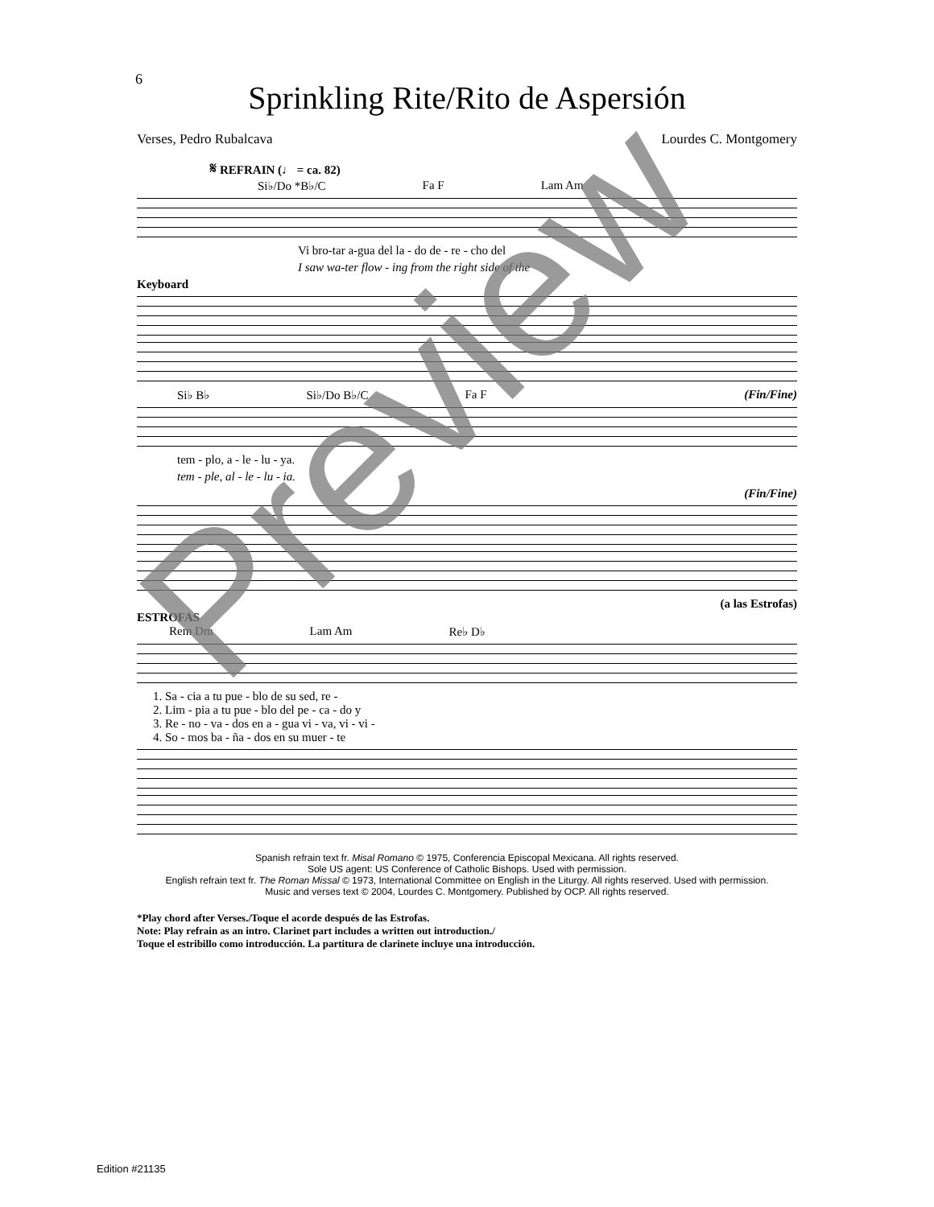6
Sprinkling Rite/Rito de Aspersión
Verses, Pedro Rubalcava Lourdes C. Montgomery
𝄋 REFRAIN (♩ = ca. 82)
Si♭/Do *B♭/C Fa F Lam Am
Vi bro-tar a-gua del la - do de - re - cho del
I saw wa-ter flow - ing from the right side of the
Keyboard
Si♭ B♭ Si♭/Do B♭/C Fa F (Fin/Fine)
tem - plo, a - le - lu - ya.
tem - ple, al - le - lu - ia.
(Fin/Fine)
(a las Estrofas)
ESTROFAS
Rem Dm Lam Am Re♭ D♭
1. Sa - cia a tu pue - blo de su sed, re -
2. Lim - pia a tu pue - blo del pe - ca - do y
3. Re - no - va - dos en a - gua vi - va, vi - vi -
4. So - mos ba - ña - dos en su muer - te
Spanish refrain text fr. Misal Romano © 1975, Conferencia Episcopal Mexicana. All rights reserved.
Sole US agent: US Conference of Catholic Bishops. Used with permission.
English refrain text fr. The Roman Missal © 1973, International Committee on English in the Liturgy. All rights reserved. Used with permission.
Music and verses text © 2004, Lourdes C. Montgomery. Published by OCP. All rights reserved.
*Play chord after Verses./Toque el acorde después de las Estrofas.
Note: Play refrain as an intro. Clarinet part includes a written out introduction./
Toque el estribillo como introducción. La partitura de clarinete incluye una introducción.
Edition #21135
Preview